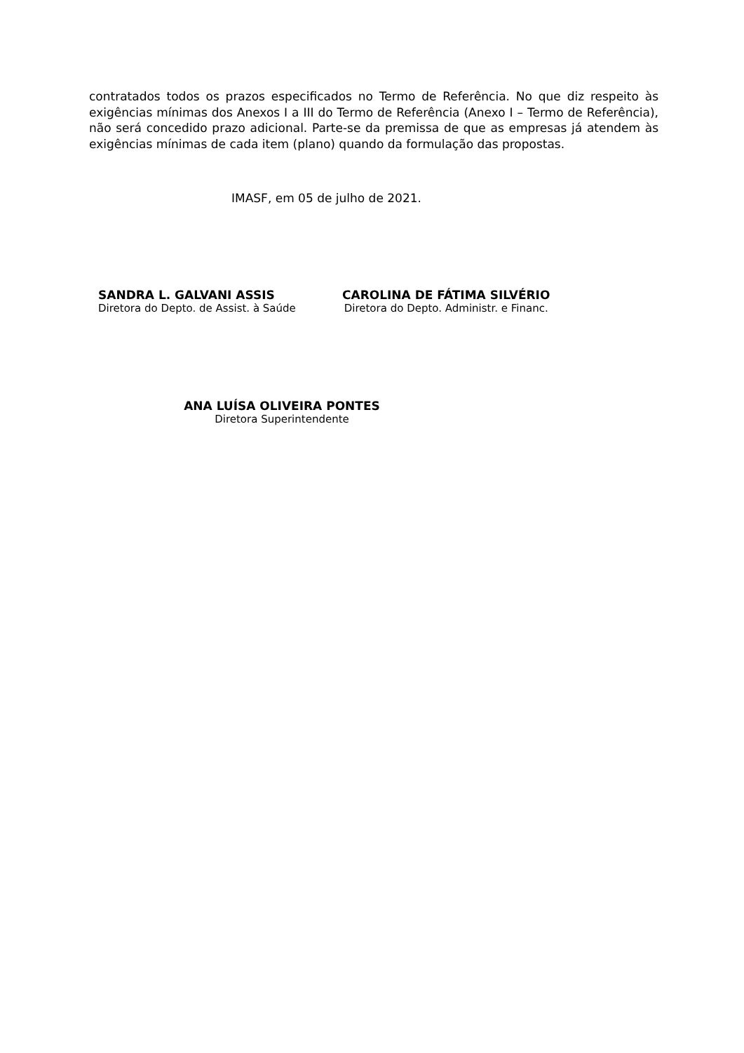contratados todos os prazos especificados no Termo de Referência. No que diz respeito às exigências mínimas dos Anexos I a III do Termo de Referência (Anexo I – Termo de Referência), não será concedido prazo adicional. Parte-se da premissa de que as empresas já atendem às exigências mínimas de cada item (plano) quando da formulação das propostas.
IMASF, em 05 de julho de 2021.
SANDRA L. GALVANI ASSIS
Diretora do Depto. de Assist. à Saúde
CAROLINA DE FÁTIMA SILVÉRIO
Diretora do Depto. Administr. e Financ.
ANA LUÍSA OLIVEIRA PONTES
Diretora Superintendente